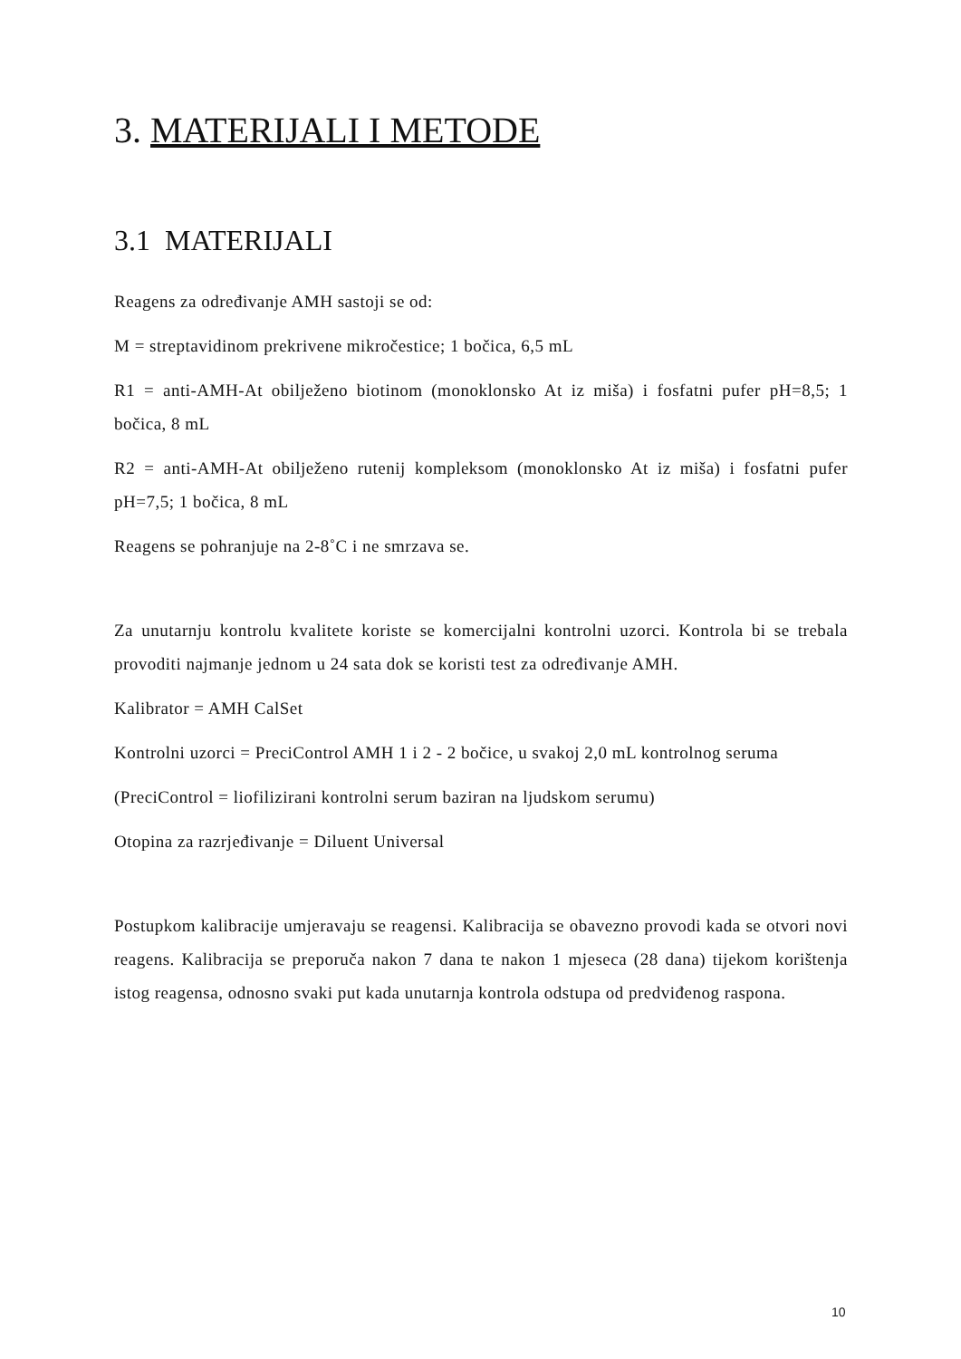3. MATERIJALI I METODE
3.1 MATERIJALI
Reagens za određivanje AMH sastoji se od:
M = streptavidinom prekrivene mikročestice; 1 bočica, 6,5 mL
R1 = anti-AMH-At obilježeno biotinom (monoklonsko At iz miša) i fosfatni pufer pH=8,5; 1 bočica, 8 mL
R2 = anti-AMH-At obilježeno rutenij kompleksom (monoklonsko At iz miša) i fosfatni pufer pH=7,5; 1 bočica, 8 mL
Reagens se pohranjuje na 2-8˚C i ne smrzava se.
Za unutarnju kontrolu kvalitete koriste se komercijalni kontrolni uzorci. Kontrola bi se trebala provoditi najmanje jednom u 24 sata dok se koristi test za određivanje AMH.
Kalibrator = AMH CalSet
Kontrolni uzorci = PreciControl AMH 1 i 2 - 2 bočice, u svakoj 2,0 mL kontrolnog seruma
(PreciControl = liofilizirani kontrolni serum baziran na ljudskom serumu)
Otopina za razrjeđivanje = Diluent Universal
Postupkom kalibracije umjeravaju se reagensi. Kalibracija se obavezno provodi kada se otvori novi reagens. Kalibracija se preporuča nakon 7 dana te nakon 1 mjeseca (28 dana) tijekom korištenja istog reagensa, odnosno svaki put kada unutarnja kontrola odstupa od predviđenog raspona.
10